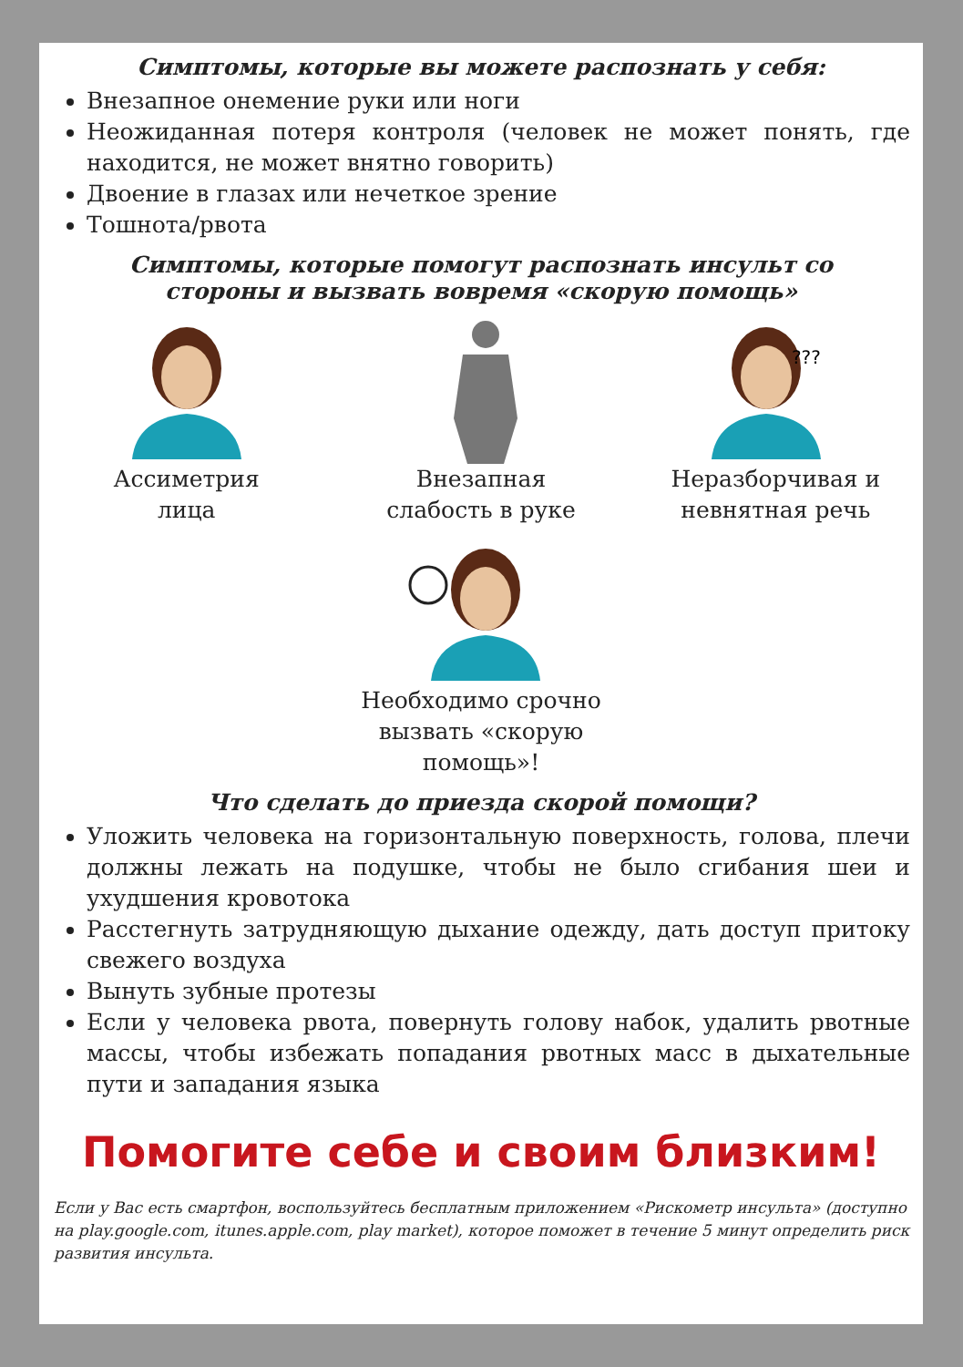Симптомы, которые вы можете распознать у себя:
Внезапное онемение руки или ноги
Неожиданная потеря контроля (человек не может понять, где находится, не может внятно говорить)
Двоение в глазах или нечеткое зрение
Тошнота/рвота
Симптомы, которые помогут распознать инсульт со
стороны и вызвать вовремя «скорую помощь»
Ассиметрия
лица
Внезапная
слабость в руке
???
Неразборчивая и
невнятная речь
Необходимо срочно
вызвать «скорую
помощь»!
Что сделать до приезда скорой помощи?
Уложить человека на горизонтальную поверхность, голова, плечи должны лежать на подушке, чтобы не было сгибания шеи и ухудшения кровотока
Расстегнуть затрудняющую дыхание одежду, дать доступ притоку свежего воздуха
Вынуть зубные протезы
Если у человека рвота, повернуть голову набок, удалить рвотные массы, чтобы избежать попадания рвотных масс в дыхательные пути и западания языка
Помогите себе и своим близким!
Если у Вас есть смартфон, воспользуйтесь бесплатным приложением «Рискометр инсульта» (доступно на play.google.com, itunes.apple.com, play market), которое поможет в течение 5 минут определить риск развития инсульта.